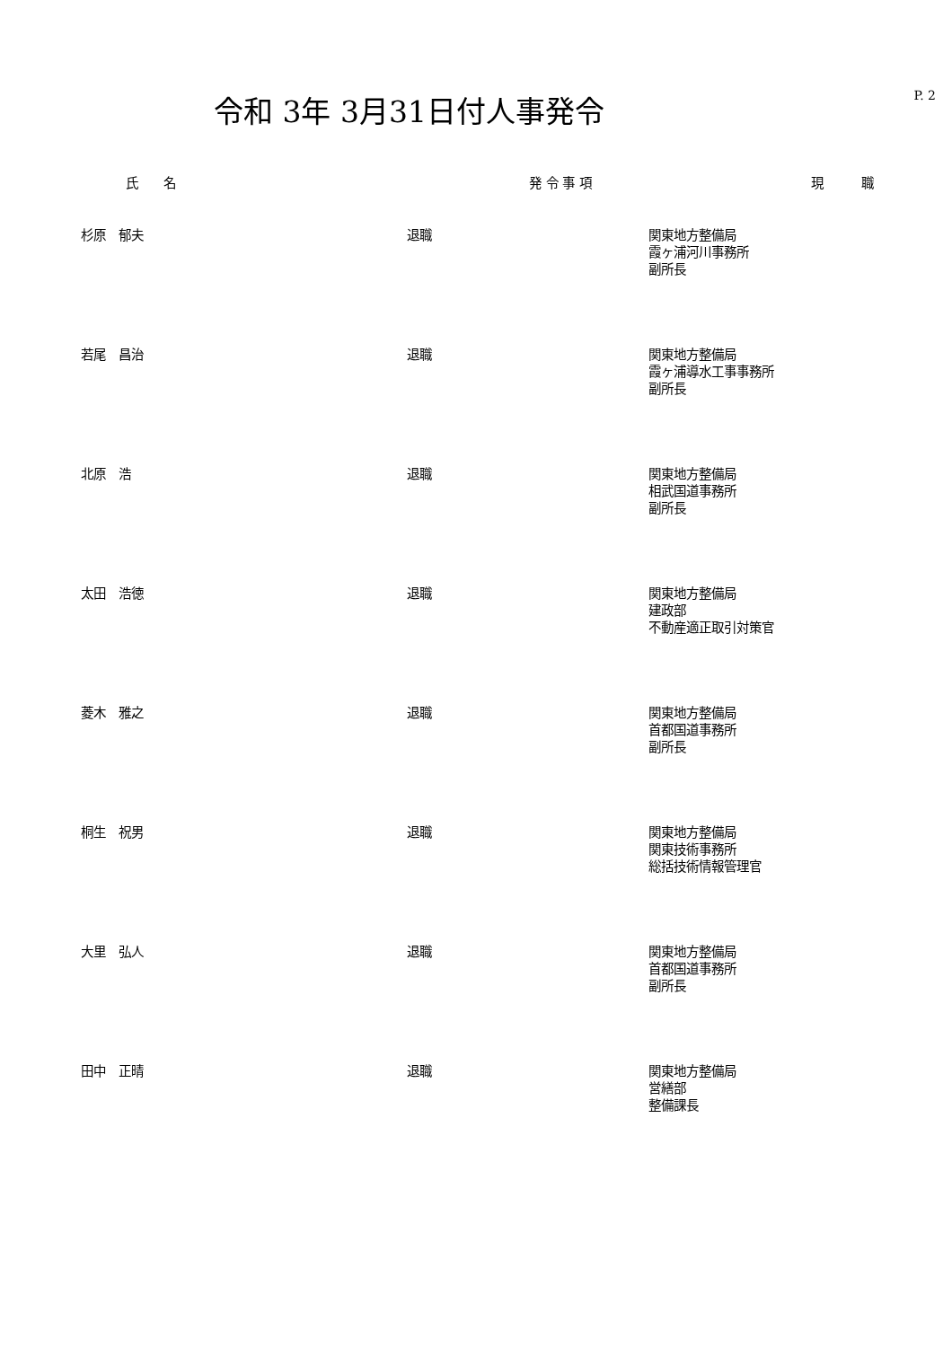令和 3年 3月31日付人事発令
P. 2
| 氏 名 | | 発 令 事 項 | | 現 職 |
| --- | --- | --- | --- | --- |
| 杉原 郁夫 | | 退職 | | 関東地方整備局 霞ヶ浦河川事務所 副所長 |
| 若尾 昌治 | | 退職 | | 関東地方整備局 霞ヶ浦導水工事事務所 副所長 |
| 北原 浩 | | 退職 | | 関東地方整備局 相武国道事務所 副所長 |
| 太田 浩徳 | | 退職 | | 関東地方整備局 建政部 不動産適正取引対策官 |
| 菱木 雅之 | | 退職 | | 関東地方整備局 首都国道事務所 副所長 |
| 桐生 祝男 | | 退職 | | 関東地方整備局 関東技術事務所 総括技術情報管理官 |
| 大里 弘人 | | 退職 | | 関東地方整備局 首都国道事務所 副所長 |
| 田中 正晴 | | 退職 | | 関東地方整備局 営繕部 整備課長 |